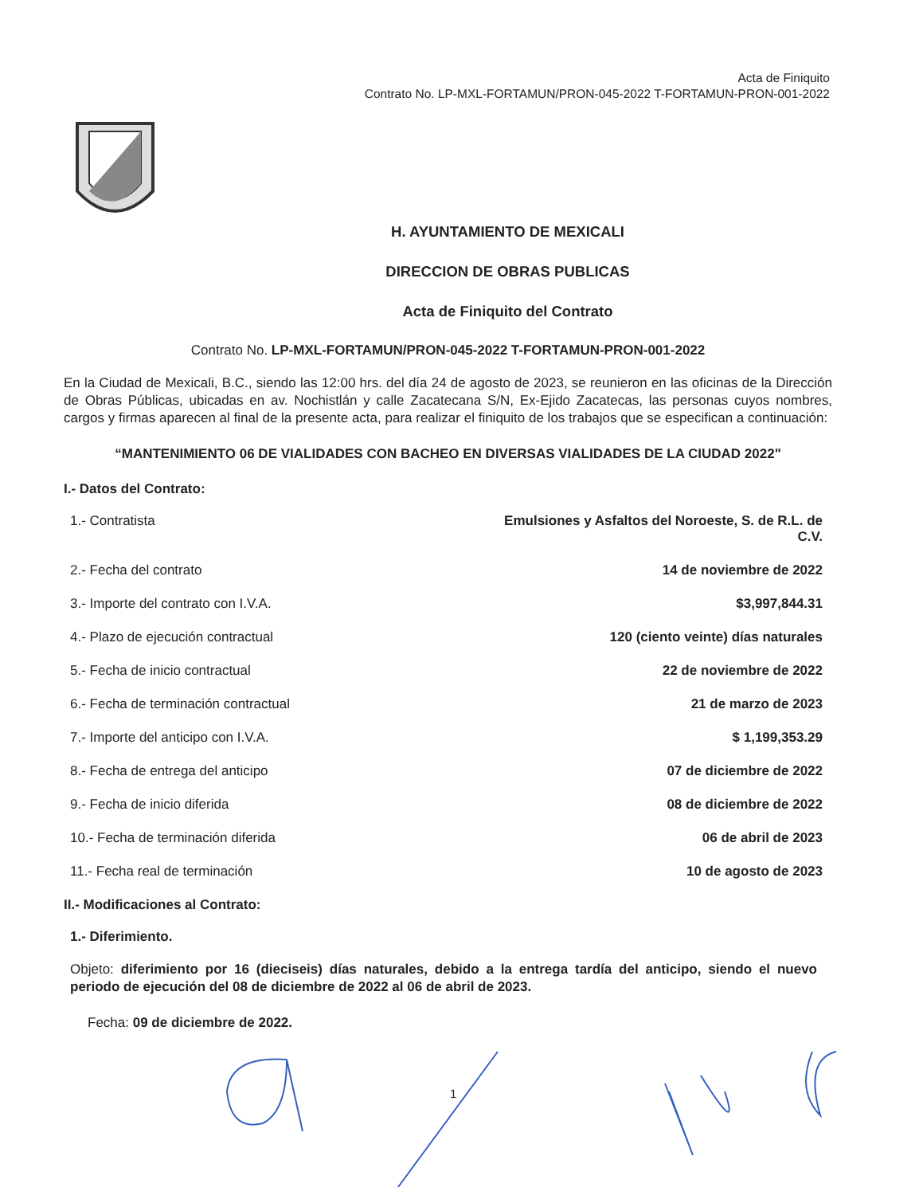Acta de Finiquito
Contrato No. LP-MXL-FORTAMUN/PRON-045-2022 T-FORTAMUN-PRON-001-2022
H. AYUNTAMIENTO DE MEXICALI
DIRECCION DE OBRAS PUBLICAS
Acta de Finiquito del Contrato
Contrato No. LP-MXL-FORTAMUN/PRON-045-2022 T-FORTAMUN-PRON-001-2022
En la Ciudad de Mexicali, B.C., siendo las 12:00 hrs. del día 24 de agosto de 2023, se reunieron en las oficinas de la Dirección de Obras Públicas, ubicadas en av. Nochistlán y calle Zacatecana S/N, Ex-Ejido Zacatecas, las personas cuyos nombres, cargos y firmas aparecen al final de la presente acta, para realizar el finiquito de los trabajos que se especifican a continuación:
“MANTENIMIENTO 06 DE VIALIDADES CON BACHEO EN DIVERSAS VIALIDADES DE LA CIUDAD 2022"
I.- Datos del Contrato:
| 1.- Contratista | Emulsiones y Asfaltos del Noroeste, S. de R.L. de C.V. |
| 2.- Fecha del contrato | 14 de noviembre de 2022 |
| 3.- Importe del contrato con I.V.A. | $3,997,844.31 |
| 4.- Plazo de ejecución contractual | 120 (ciento veinte) días naturales |
| 5.- Fecha de inicio contractual | 22 de noviembre de 2022 |
| 6.- Fecha de terminación contractual | 21 de marzo de 2023 |
| 7.- Importe del anticipo con I.V.A. | $ 1,199,353.29 |
| 8.- Fecha de entrega del anticipo | 07 de diciembre de 2022 |
| 9.- Fecha de inicio diferida | 08 de diciembre de 2022 |
| 10.- Fecha de terminación diferida | 06 de abril de 2023 |
| 11.- Fecha real de terminación | 10 de agosto de 2023 |
II.- Modificaciones al Contrato:
1.- Diferimiento.
Objeto: diferimiento por 16 (dieciseis) días naturales, debido a la entrega tardía del anticipo, siendo el nuevo periodo de ejecución del 08 de diciembre de 2022 al 06 de abril de 2023.
Fecha: 09 de diciembre de 2022.
1